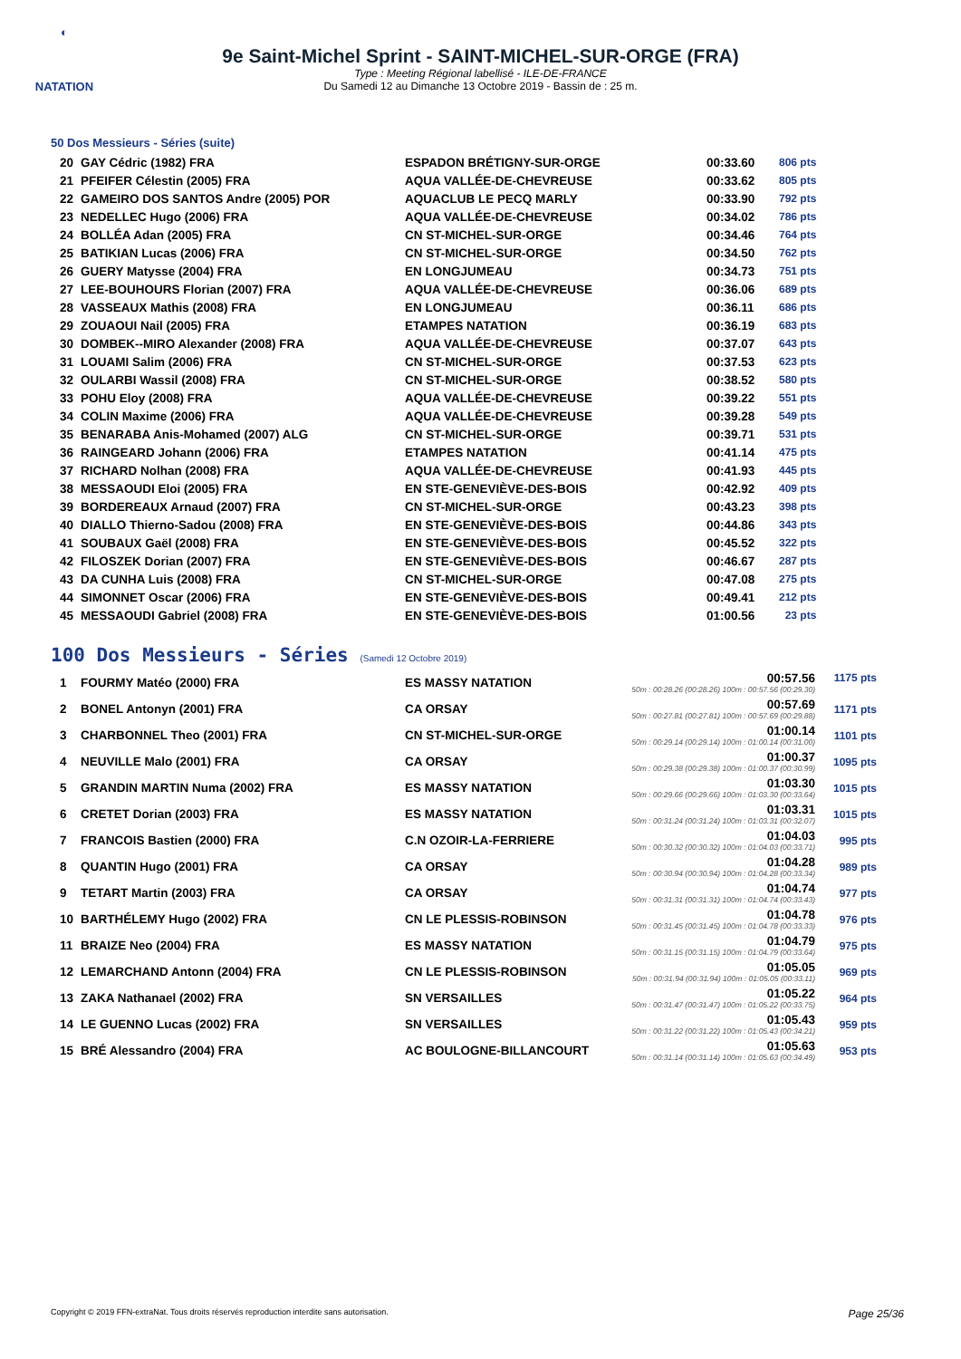◐
NATATION
9e Saint-Michel Sprint - SAINT-MICHEL-SUR-ORGE (FRA)
Type : Meeting Régional labellisé - ILE-DE-FRANCE
Du Samedi 12 au Dimanche 13 Octobre 2019 - Bassin de : 25 m.
50 Dos Messieurs - Séries (suite)
| 20 | GAY Cédric (1982) FRA | ESPADON BRÉTIGNY-SUR-ORGE | 00:33.60 | 806 pts |
| 21 | PFEIFER Célestin (2005) FRA | AQUA VALLÉE-DE-CHEVREUSE | 00:33.62 | 805 pts |
| 22 | GAMEIRO DOS SANTOS Andre (2005) POR | AQUACLUB LE PECQ MARLY | 00:33.90 | 792 pts |
| 23 | NEDELLEC Hugo (2006) FRA | AQUA VALLÉE-DE-CHEVREUSE | 00:34.02 | 786 pts |
| 24 | BOLLÉA Adan (2005) FRA | CN ST-MICHEL-SUR-ORGE | 00:34.46 | 764 pts |
| 25 | BATIKIAN Lucas (2006) FRA | CN ST-MICHEL-SUR-ORGE | 00:34.50 | 762 pts |
| 26 | GUERY Matysse (2004) FRA | EN LONGJUMEAU | 00:34.73 | 751 pts |
| 27 | LEE-BOUHOURS Florian (2007) FRA | AQUA VALLÉE-DE-CHEVREUSE | 00:36.06 | 689 pts |
| 28 | VASSEAUX Mathis (2008) FRA | EN LONGJUMEAU | 00:36.11 | 686 pts |
| 29 | ZOUAOUI Nail (2005) FRA | ETAMPES NATATION | 00:36.19 | 683 pts |
| 30 | DOMBEK--MIRO Alexander (2008) FRA | AQUA VALLÉE-DE-CHEVREUSE | 00:37.07 | 643 pts |
| 31 | LOUAMI Salim (2006) FRA | CN ST-MICHEL-SUR-ORGE | 00:37.53 | 623 pts |
| 32 | OULARBI Wassil (2008) FRA | CN ST-MICHEL-SUR-ORGE | 00:38.52 | 580 pts |
| 33 | POHU Eloy (2008) FRA | AQUA VALLÉE-DE-CHEVREUSE | 00:39.22 | 551 pts |
| 34 | COLIN Maxime (2006) FRA | AQUA VALLÉE-DE-CHEVREUSE | 00:39.28 | 549 pts |
| 35 | BENARABA Anis-Mohamed (2007) ALG | CN ST-MICHEL-SUR-ORGE | 00:39.71 | 531 pts |
| 36 | RAINGEARD Johann (2006) FRA | ETAMPES NATATION | 00:41.14 | 475 pts |
| 37 | RICHARD Nolhan (2008) FRA | AQUA VALLÉE-DE-CHEVREUSE | 00:41.93 | 445 pts |
| 38 | MESSAOUDI Eloi (2005) FRA | EN STE-GENEVIÈVE-DES-BOIS | 00:42.92 | 409 pts |
| 39 | BORDEREAUX Arnaud (2007) FRA | CN ST-MICHEL-SUR-ORGE | 00:43.23 | 398 pts |
| 40 | DIALLO Thierno-Sadou (2008) FRA | EN STE-GENEVIÈVE-DES-BOIS | 00:44.86 | 343 pts |
| 41 | SOUBAUX Gaël (2008) FRA | EN STE-GENEVIÈVE-DES-BOIS | 00:45.52 | 322 pts |
| 42 | FILOSZEK Dorian (2007) FRA | EN STE-GENEVIÈVE-DES-BOIS | 00:46.67 | 287 pts |
| 43 | DA CUNHA Luis (2008) FRA | CN ST-MICHEL-SUR-ORGE | 00:47.08 | 275 pts |
| 44 | SIMONNET Oscar (2006) FRA | EN STE-GENEVIÈVE-DES-BOIS | 00:49.41 | 212 pts |
| 45 | MESSAOUDI Gabriel (2008) FRA | EN STE-GENEVIÈVE-DES-BOIS | 01:00.56 | 23 pts |
100 Dos Messieurs - Séries (Samedi 12 Octobre 2019)
| 1 | FOURMY Matéo (2000) FRA | ES MASSY NATATION | 00:57.56 50m : 00:28.26 (00:28.26) 100m : 00:57.56 (00:29.30) | 1175 pts |
| 2 | BONEL Antonyn (2001) FRA | CA ORSAY | 00:57.69 50m : 00:27.81 (00:27.81) 100m : 00:57.69 (00:29.88) | 1171 pts |
| 3 | CHARBONNEL Theo (2001) FRA | CN ST-MICHEL-SUR-ORGE | 01:00.14 50m : 00:29.14 (00:29.14) 100m : 01:00.14 (00:31.00) | 1101 pts |
| 4 | NEUVILLE Malo (2001) FRA | CA ORSAY | 01:00.37 50m : 00:29.38 (00:29.38) 100m : 01:00.37 (00:30.99) | 1095 pts |
| 5 | GRANDIN MARTIN Numa (2002) FRA | ES MASSY NATATION | 01:03.30 50m : 00:29.66 (00:29.66) 100m : 01:03.30 (00:33.64) | 1015 pts |
| 6 | CRETET Dorian (2003) FRA | ES MASSY NATATION | 01:03.31 50m : 00:31.24 (00:31.24) 100m : 01:03.31 (00:32.07) | 1015 pts |
| 7 | FRANCOIS Bastien (2000) FRA | C.N OZOIR-LA-FERRIERE | 01:04.03 50m : 00:30.32 (00:30.32) 100m : 01:04.03 (00:33.71) | 995 pts |
| 8 | QUANTIN Hugo (2001) FRA | CA ORSAY | 01:04.28 50m : 00:30.94 (00:30.94) 100m : 01:04.28 (00:33.34) | 989 pts |
| 9 | TETART Martin (2003) FRA | CA ORSAY | 01:04.74 50m : 00:31.31 (00:31.31) 100m : 01:04.74 (00:33.43) | 977 pts |
| 10 | BARTHÉLEMY Hugo (2002) FRA | CN LE PLESSIS-ROBINSON | 01:04.78 50m : 00:31.45 (00:31.45) 100m : 01:04.78 (00:33.33) | 976 pts |
| 11 | BRAIZE Neo (2004) FRA | ES MASSY NATATION | 01:04.79 50m : 00:31.15 (00:31.15) 100m : 01:04.79 (00:33.64) | 975 pts |
| 12 | LEMARCHAND Antonn (2004) FRA | CN LE PLESSIS-ROBINSON | 01:05.05 50m : 00:31.94 (00:31.94) 100m : 01:05.05 (00:33.11) | 969 pts |
| 13 | ZAKA Nathanael (2002) FRA | SN VERSAILLES | 01:05.22 50m : 00:31.47 (00:31.47) 100m : 01:05.22 (00:33.75) | 964 pts |
| 14 | LE GUENNO Lucas (2002) FRA | SN VERSAILLES | 01:05.43 50m : 00:31.22 (00:31.22) 100m : 01:05.43 (00:34.21) | 959 pts |
| 15 | BRÉ Alessandro (2004) FRA | AC BOULOGNE-BILLANCOURT | 01:05.63 50m : 00:31.14 (00:31.14) 100m : 01:05.63 (00:34.49) | 953 pts |
Copyright © 2019 FFN-extraNat. Tous droits réservés reproduction interdite sans autorisation. Page 25/36